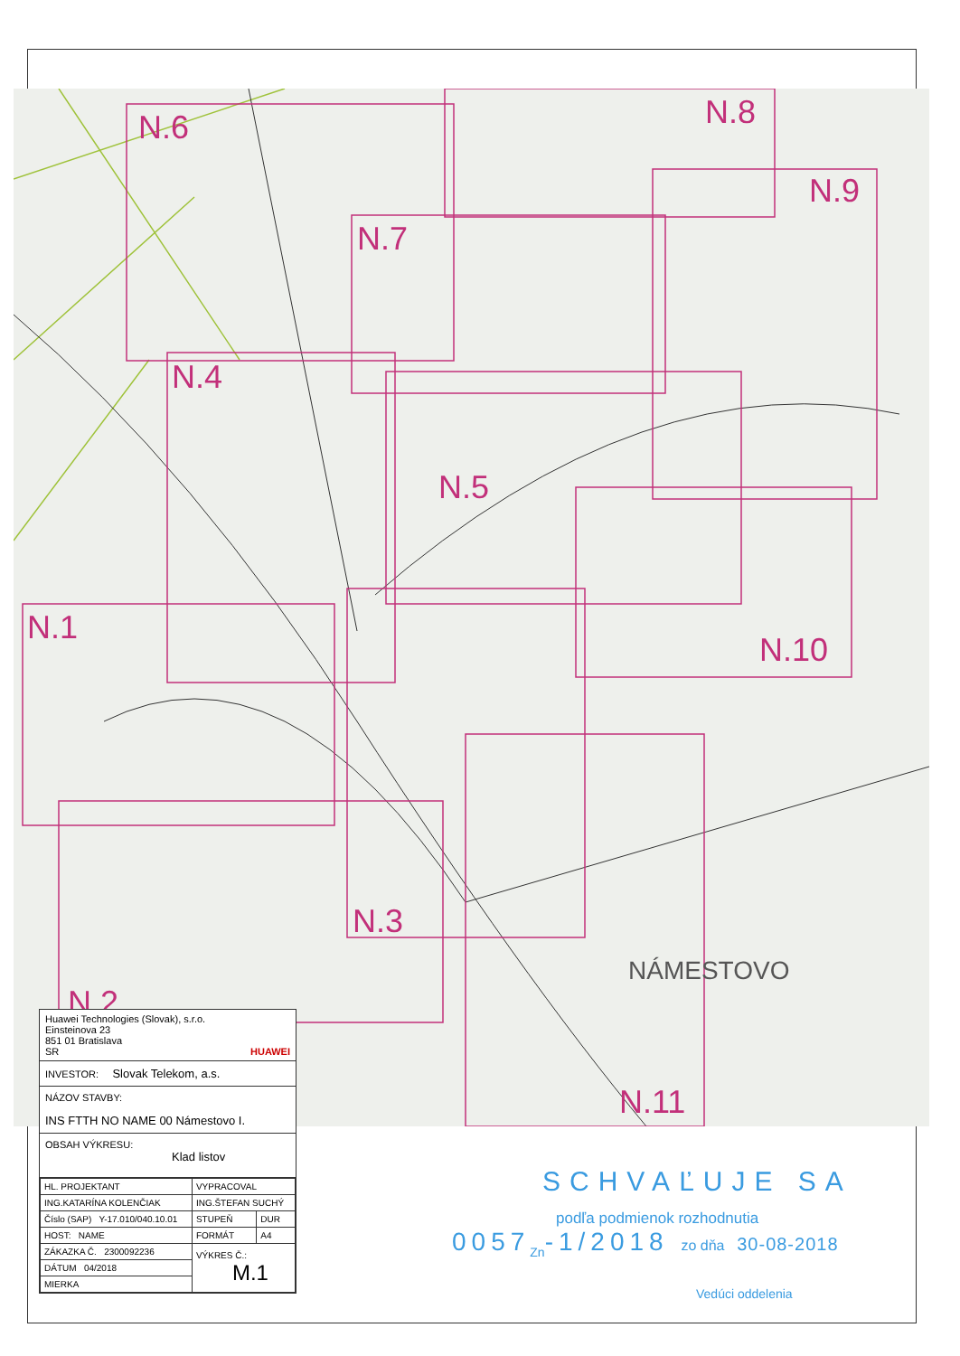N.6 N.8
N.9
N.7
N.4
N.5
N.10
N.1
N.3
N.2
N.11
NÁMESTOVO
Huawei Technologies (Slovak), s.r.o.
Einsteinova 23
851 01 Bratislava
SR HUAWEI
INVESTOR: Slovak Telekom, a.s.
NÁZOV STAVBY:
INS FTTH NO NAME 00 Námestovo I.
OBSAH VÝKRESU:
Klad listov
| HL. PROJEKTANT | VYPRACOVAL | |
| ING.KATARÍNA KOLENČIAK | ING.ŠTEFAN SUCHÝ | |
| Číslo (SAP) Y-17.010/040.10.01 | STUPEŇ | DUR |
| HOST: NAME | FORMÁT | A4 |
| ZÁKAZKA Č. 2300092236 | VÝKRES Č.: M.1 | |
| DÁTUM 04/2018 | | |
| MIERKA | | |
SCHVAĽUJE SA
podľa podmienok rozhodnutia
0057<sub>Zn</sub>-1/2018 zo dňa 30-08-2018
Vedúci oddelenia